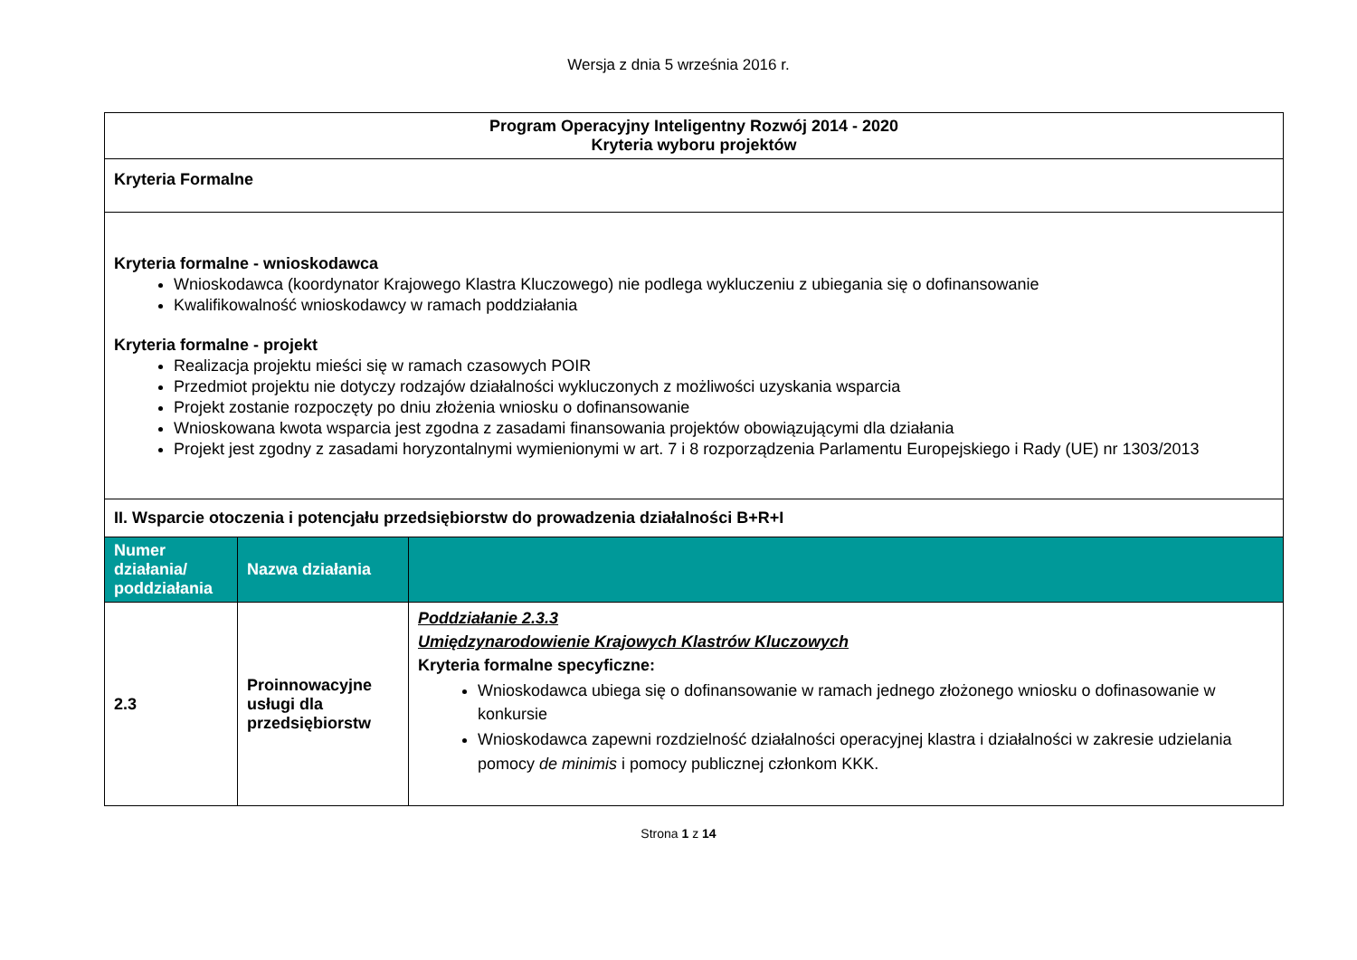Wersja z dnia 5 września 2016 r.
| Program Operacyjny Inteligentny Rozwój 2014 - 2020 Kryteria wyboru projektów | | |
| Kryteria Formalne | | |
| Kryteria formalne - wnioskodawca Wnioskodawca (koordynator Krajowego Klastra Kluczowego) nie podlega wykluczeniu z ubiegania się o dofinansowanie Kwalifikowalność wnioskodawcy w ramach poddziałania Kryteria formalne - projekt Realizacja projektu mieści się w ramach czasowych POIR Przedmiot projektu nie dotyczy rodzajów działalności wykluczonych z możliwości uzyskania wsparcia Projekt zostanie rozpoczęty po dniu złożenia wniosku o dofinansowanie Wnioskowana kwota wsparcia jest zgodna z zasadami finansowania projektów obowiązującymi dla działania Projekt jest zgodny z zasadami horyzontalnymi wymienionymi w art. 7 i 8 rozporządzenia Parlamentu Europejskiego i Rady (UE) nr 1303/2013 | | |
| II. Wsparcie otoczenia i potencjału przedsiębiorstw do prowadzenia działalności B+R+I | | |
| Numer działania/ poddziałania | Nazwa działania | |
| 2.3 | Proinnowacyjne usługi dla przedsiębiorstw | Poddziałanie 2.3.3 Umiędzynarodowienie Krajowych Klastrów Kluczowych Kryteria formalne specyficzne: Wnioskodawca ubiega się o dofinansowanie w ramach jednego złożonego wniosku o dofinasowanie w konkursie Wnioskodawca zapewni rozdzielność działalności operacyjnej klastra i działalności w zakresie udzielania pomocy de minimis i pomocy publicznej członkom KKK. |
Strona 1 z 14